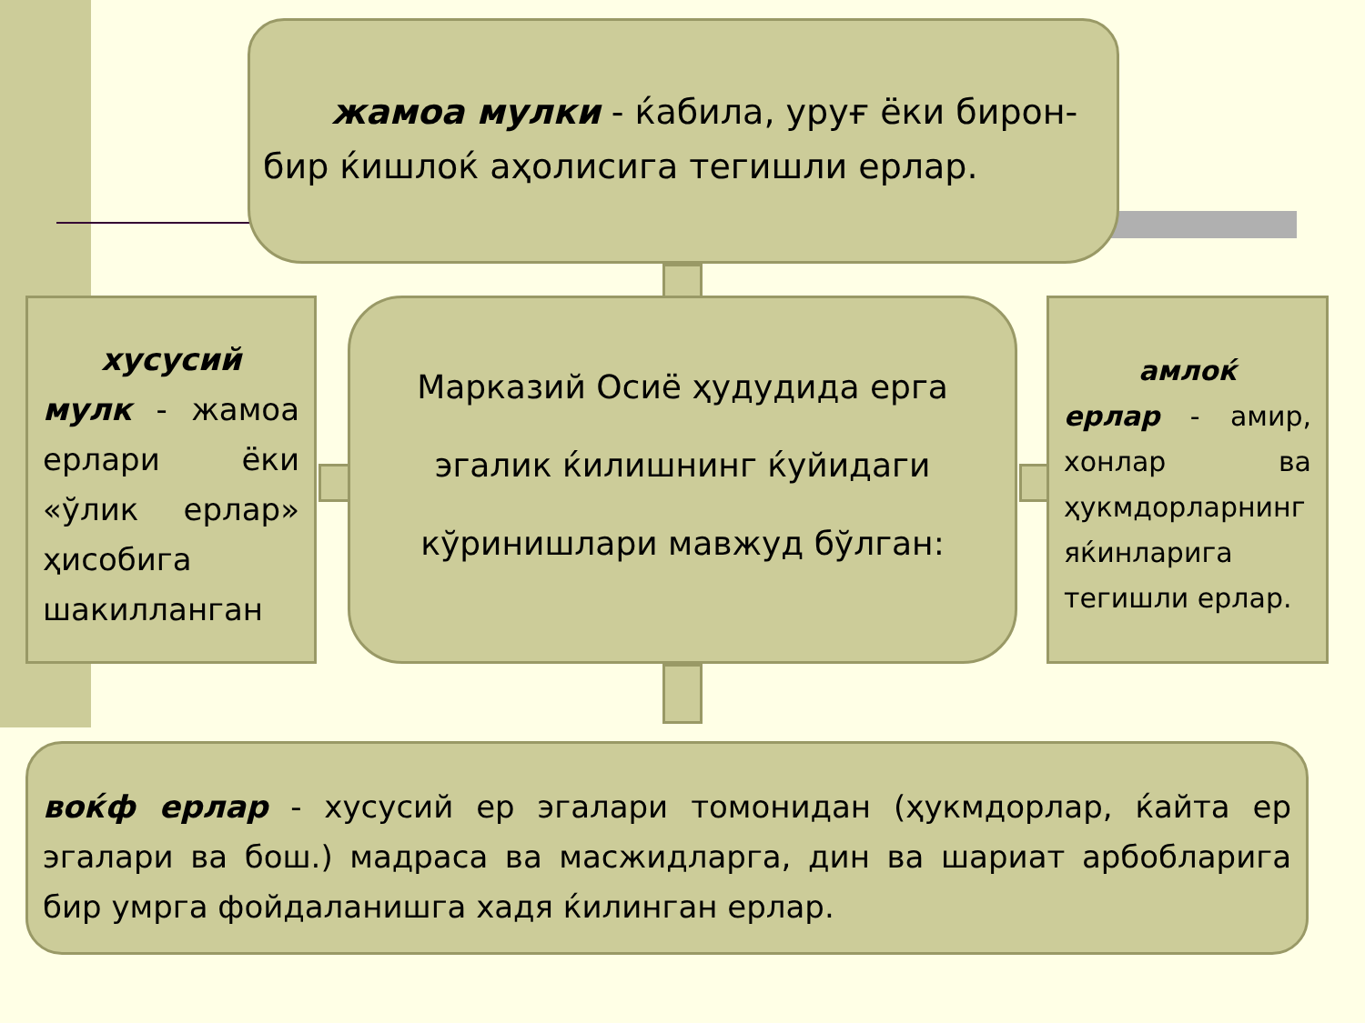жамоа мулки - ќабила, уруғ ёки бирон-
бир ќишлоќ аҳолисига тегишли ерлар.
хусусий
мулк - жамоа ерлари ёки «ўлик ерлар» ҳисобига шакилланган
Марказий Осиё ҳудудида ерга эгалик ќилишнинг ќуйидаги кўринишлари мавжуд бўлган:
амлоќ
ерлар - амир, хонлар ва ҳукмдорларнинг яќинларига тегишли ерлар.
воќф ерлар - хусусий ер эгалари томонидан (ҳукмдорлар, ќайта ер эгалари ва бош.) мадраса ва масжидларга, дин ва шариат арбобларига бир умрга фойдаланишга хадя ќилинган ерлар.